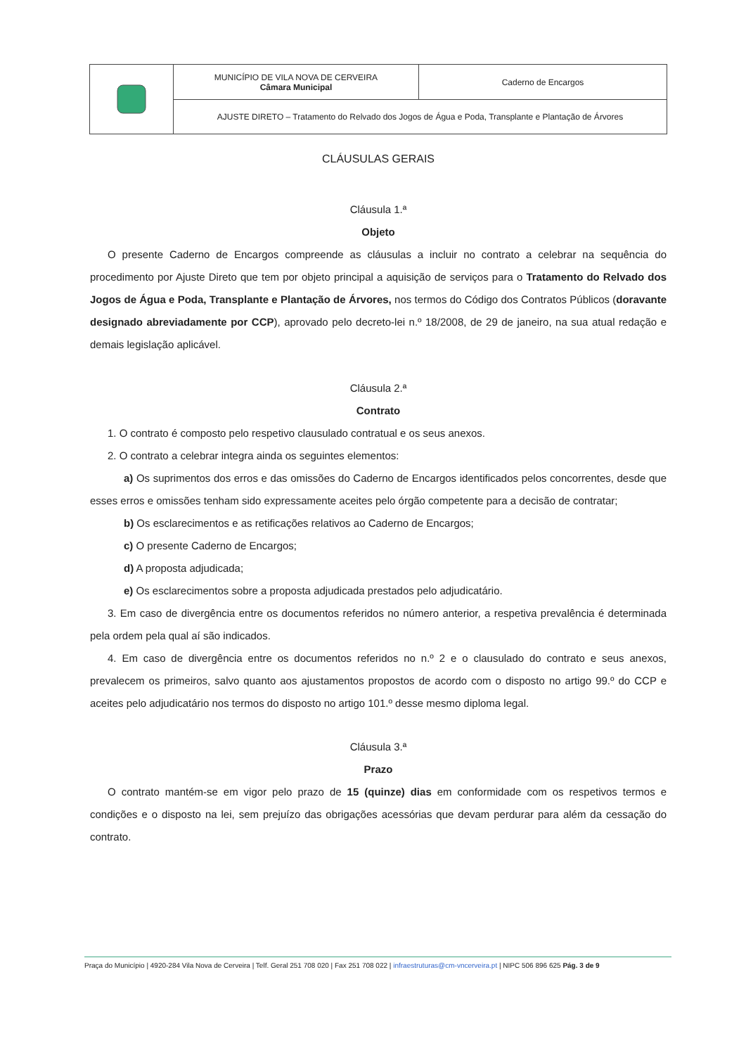| | MUNICÍPIO DE VILA NOVA DE CERVEIRA Câmara Municipal | Caderno de Encargos |
| | AJUSTE DIRETO – Tratamento do Relvado dos Jogos de Água e Poda, Transplante e Plantação de Árvores | |
CLÁUSULAS GERAIS
Cláusula 1.ª
Objeto
O presente Caderno de Encargos compreende as cláusulas a incluir no contrato a celebrar na sequência do procedimento por Ajuste Direto que tem por objeto principal a aquisição de serviços para o Tratamento do Relvado dos Jogos de Água e Poda, Transplante e Plantação de Árvores, nos termos do Código dos Contratos Públicos (doravante designado abreviadamente por CCP), aprovado pelo decreto-lei n.º 18/2008, de 29 de janeiro, na sua atual redação e demais legislação aplicável.
Cláusula 2.ª
Contrato
1. O contrato é composto pelo respetivo clausulado contratual e os seus anexos.
2. O contrato a celebrar integra ainda os seguintes elementos:
a) Os suprimentos dos erros e das omissões do Caderno de Encargos identificados pelos concorrentes, desde que esses erros e omissões tenham sido expressamente aceites pelo órgão competente para a decisão de contratar;
b) Os esclarecimentos e as retificações relativos ao Caderno de Encargos;
c) O presente Caderno de Encargos;
d) A proposta adjudicada;
e) Os esclarecimentos sobre a proposta adjudicada prestados pelo adjudicatário.
3. Em caso de divergência entre os documentos referidos no número anterior, a respetiva prevalência é determinada pela ordem pela qual aí são indicados.
4. Em caso de divergência entre os documentos referidos no n.º 2 e o clausulado do contrato e seus anexos, prevalecem os primeiros, salvo quanto aos ajustamentos propostos de acordo com o disposto no artigo 99.º do CCP e aceites pelo adjudicatário nos termos do disposto no artigo 101.º desse mesmo diploma legal.
Cláusula 3.ª
Prazo
O contrato mantém-se em vigor pelo prazo de 15 (quinze) dias em conformidade com os respetivos termos e condições e o disposto na lei, sem prejuízo das obrigações acessórias que devam perdurar para além da cessação do contrato.
Praça do Município | 4920-284 Vila Nova de Cerveira | Telf. Geral 251 708 020 | Fax 251 708 022 | infraestruturas@cm-vncerveira.pt | NIPC 506 896 625 Pág. 3 de 9